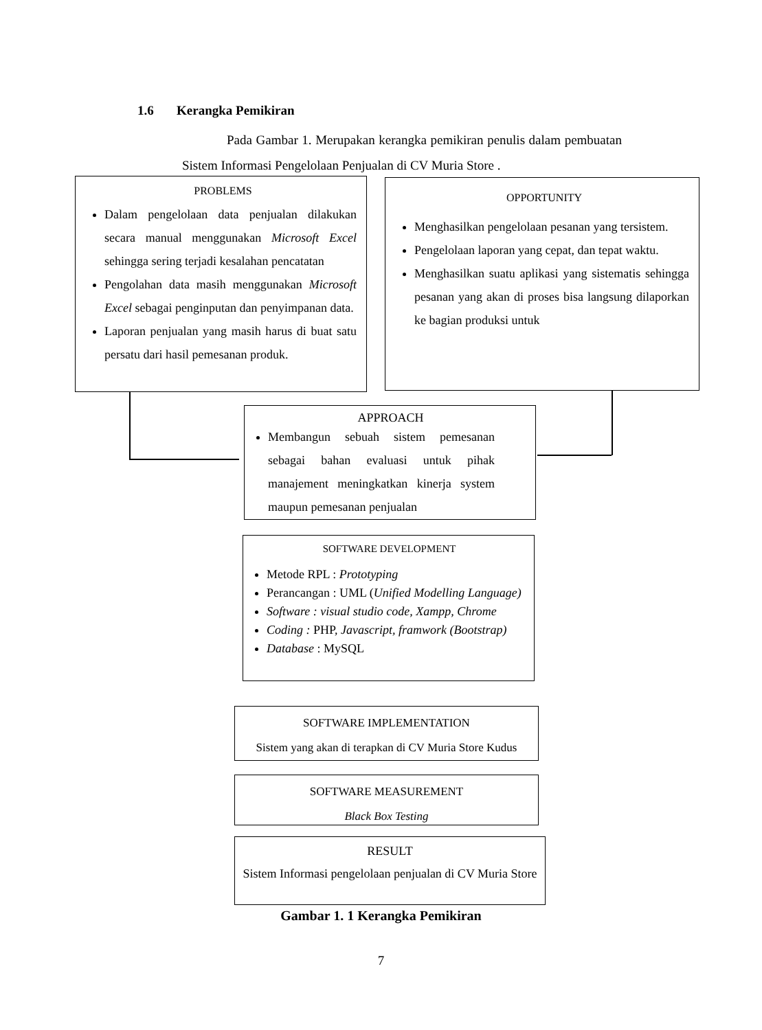1.6 Kerangka Pemikiran
Pada Gambar 1. Merupakan kerangka pemikiran penulis dalam pembuatan Sistem Informasi Pengelolaan Penjualan di CV Muria Store .
PROBLEMS
Dalam pengelolaan data penjualan dilakukan secara manual menggunakan Microsoft Excel sehingga sering terjadi kesalahan pencatatan
Pengolahan data masih menggunakan Microsoft Excel sebagai penginputan dan penyimpanan data.
Laporan penjualan yang masih harus di buat satu persatu dari hasil pemesanan produk.
OPPORTUNITY
Menghasilkan pengelolaan pesanan yang tersistem.
Pengelolaan laporan yang cepat, dan tepat waktu.
Menghasilkan suatu aplikasi yang sistematis sehingga pesanan yang akan di proses bisa langsung dilaporkan ke bagian produksi untuk
APPROACH
Membangun sebuah sistem pemesanan sebagai bahan evaluasi untuk pihak manajement meningkatkan kinerja system maupun pemesanan penjualan
SOFTWARE DEVELOPMENT
Metode RPL : Prototyping
Perancangan : UML (Unified Modelling Language)
Software : visual studio code, Xampp, Chrome
Coding : PHP, Javascript, framwork (Bootstrap)
Database : MySQL
SOFTWARE IMPLEMENTATION
Sistem yang akan di terapkan di CV Muria Store Kudus
SOFTWARE MEASUREMENT
Black Box Testing
RESULT
Sistem Informasi pengelolaan penjualan di CV Muria Store
Gambar 1. 1 Kerangka Pemikiran
7